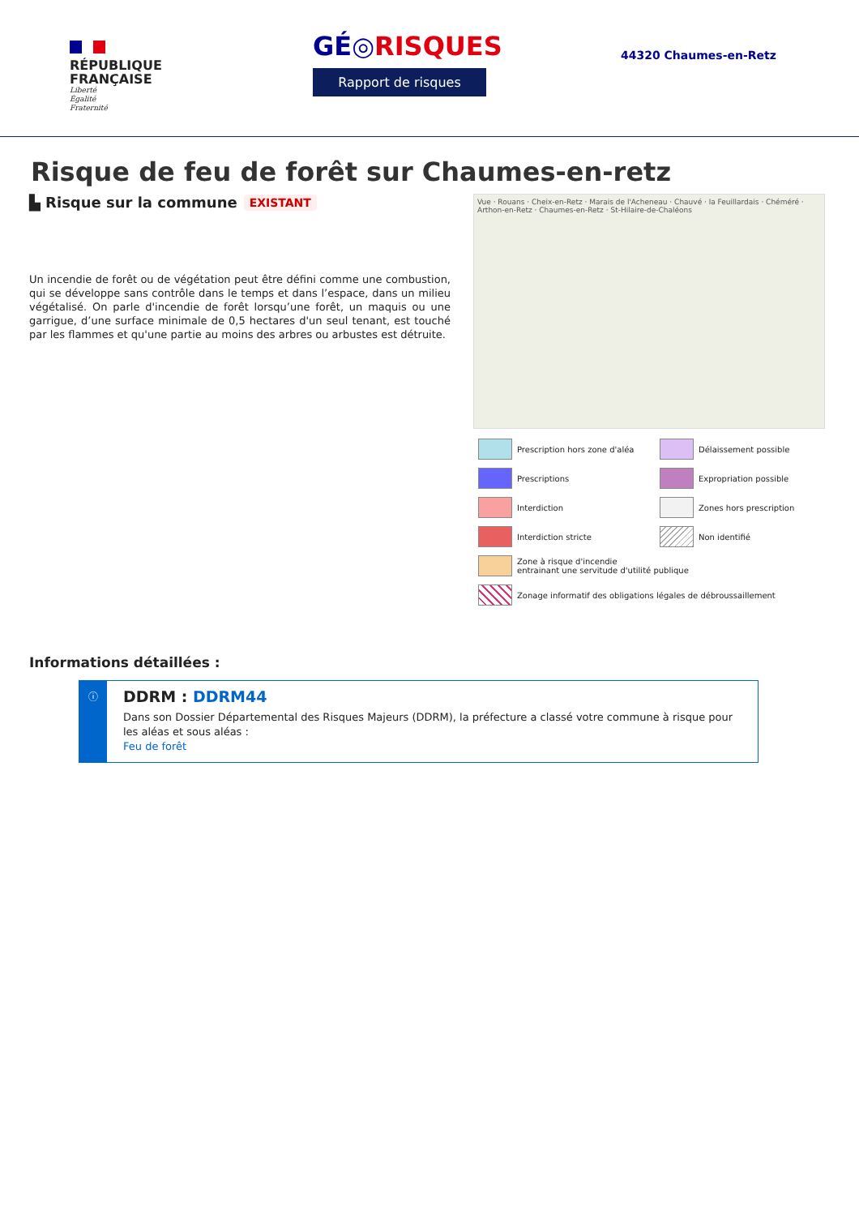RÉPUBLIQUE
FRANÇAISE
Liberté
Égalité
Fraternité
GÉ◎RISQUES
Rapport de risques
44320 Chaumes-en-Retz
Risque de feu de forêt sur Chaumes-en-retz
▙ Risque sur la commune EXISTANT
Un incendie de forêt ou de végétation peut être défini comme une combustion, qui se développe sans contrôle dans le temps et dans l’espace, dans un milieu végétalisé. On parle d'incendie de forêt lorsqu’une forêt, un maquis ou une garrigue, d’une surface minimale de 0,5 hectares d'un seul tenant, est touché par les flammes et qu'une partie au moins des arbres ou arbustes est détruite.
Vue · Rouans · Cheix-en-Retz · Marais de l'Acheneau · Chauvé · la Feuillardais · Chéméré · Arthon-en-Retz · Chaumes-en-Retz · St-Hilaire-de-Chaléons
Prescription hors zone d'aléa
Délaissement possible
Prescriptions
Expropriation possible
Interdiction
Zones hors prescription
Interdiction stricte
Non identifié
Zone à risque d'incendie
entrainant une servitude d'utilité publique
Zonage informatif des obligations légales de débroussaillement
Informations détaillées :
ⓘ
DDRM : DDRM44
Dans son Dossier Départemental des Risques Majeurs (DDRM), la préfecture a classé votre commune à risque pour
les aléas et sous aléas :
Feu de forêt